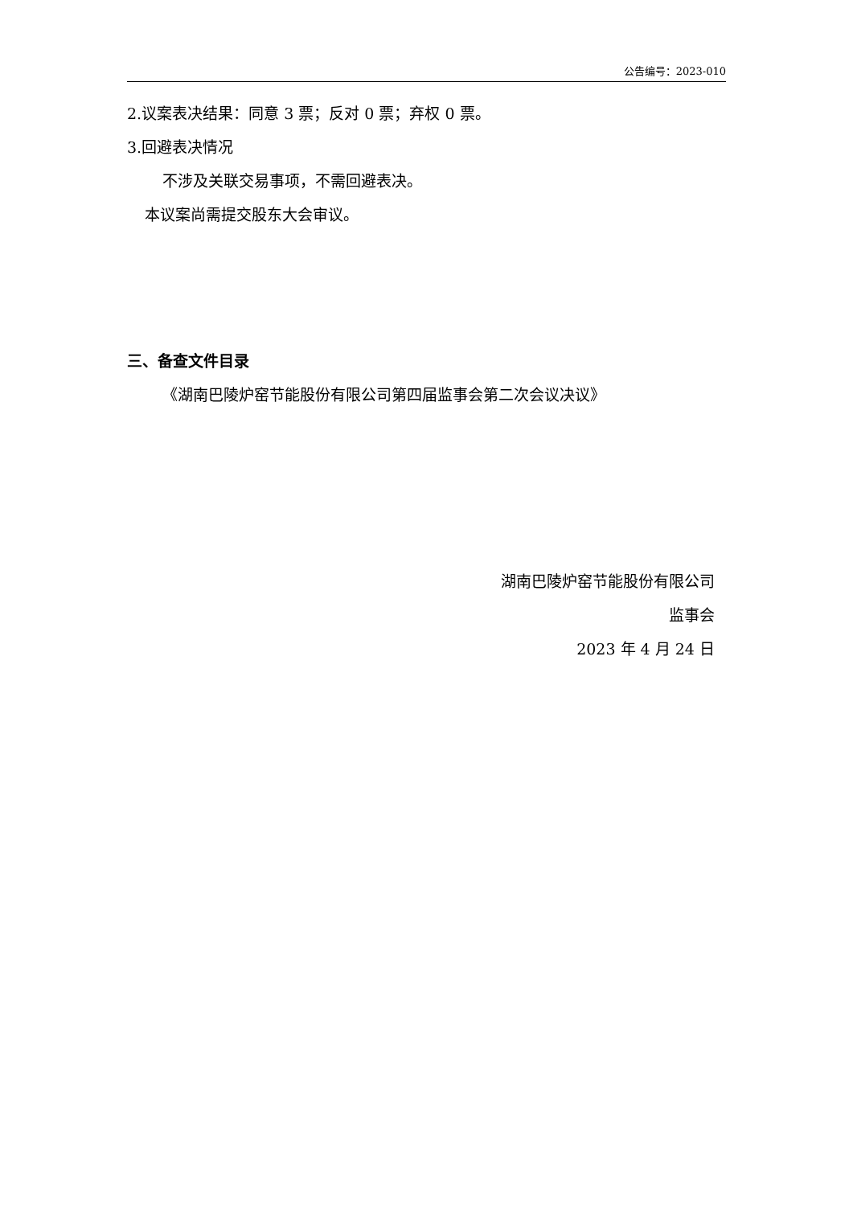公告编号：2023-010
2.议案表决结果：同意 3 票；反对 0 票；弃权 0 票。
3.回避表决情况
不涉及关联交易事项，不需回避表决。
本议案尚需提交股东大会审议。
三、备查文件目录
《湖南巴陵炉窑节能股份有限公司第四届监事会第二次会议决议》
湖南巴陵炉窑节能股份有限公司
监事会
2023 年 4 月 24 日